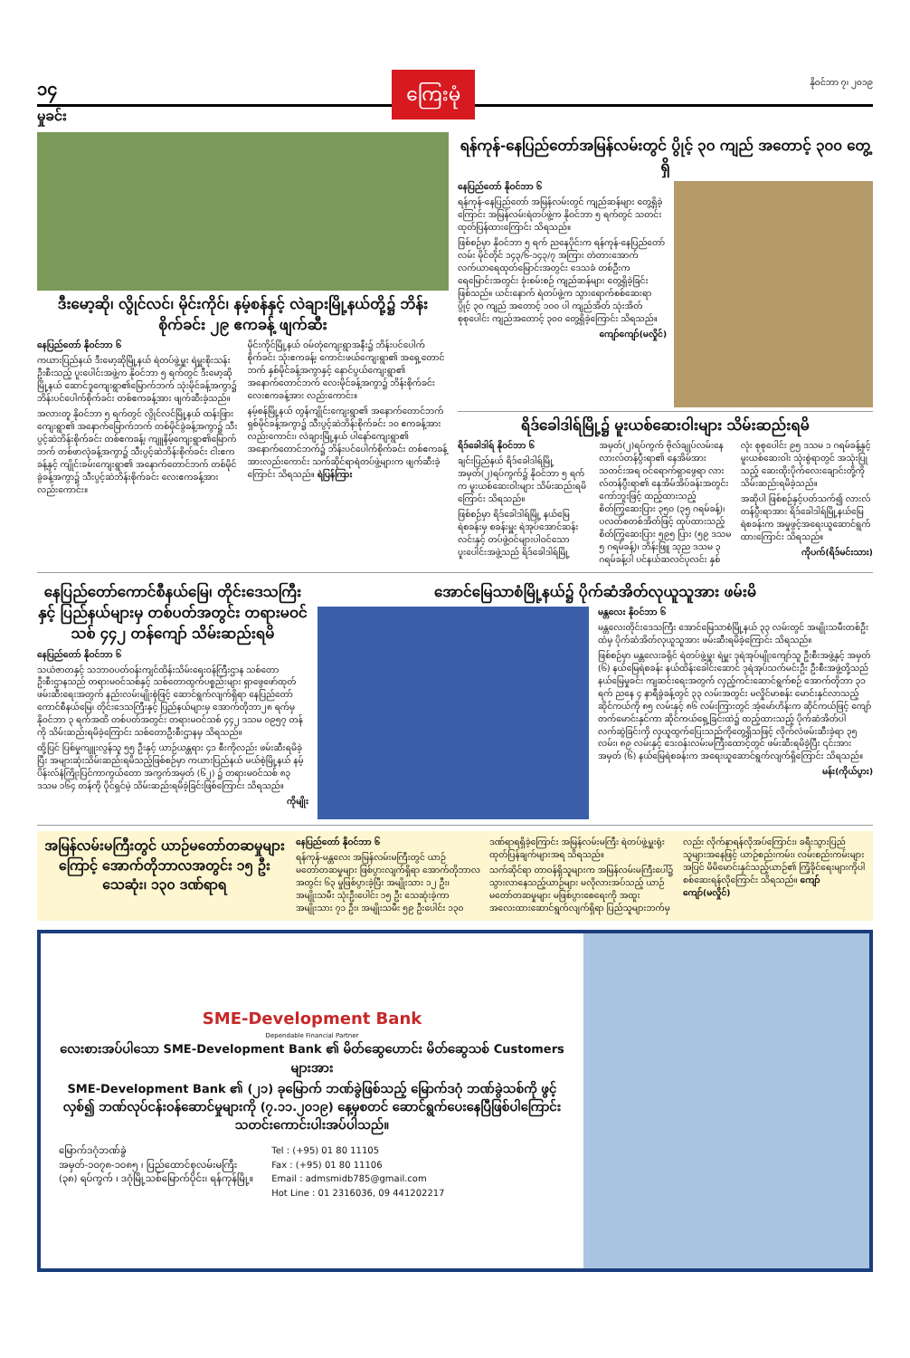၁၄
ကြေးမုံ
နိုဝင်ဘာ ၇၊ ၂၀၁၉
မှုခင်း
ဒီးမော့ဆို၊ လွိုင်လင်၊ မိုင်းကိုင်၊ နမ့်စန်နှင့် လဲချားမြို့နယ်တို့၌ ဘိန်းစိုက်ခင်း ၂၉ ဧကခန့် ဖျက်ဆီး
နေပြည်တော် နိုဝင်ဘာ ၆
ကယားပြည်နယ် ဒီးမော့ဆိုမြို့နယ် ရဲတပ်ဖွဲ့မှူး ရဲမှူးစိုးသန်း ဦးစီးသည့် ပူးပေါင်းအဖွဲ့က နိုဝင်ဘာ ၅ ရက်တွင် ဒီးမော့ဆိုမြို့နယ် ဆောင်ဒူကျေးရွာ၏မြောက်ဘက် သုံးမိုင်ခန့်အကွာ၌ ဘိန်းပင်ပေါက်စိုက်ခင်း တစ်ဧကခန့်အား ဖျက်ဆီးခဲ့သည်။
အလားတူ နိုဝင်ဘာ ၅ ရက်တွင် လွိုင်လင်မြို့နယ် ထန်းဖြားကျေးရွာ၏ အနောက်မြောက်ဘက် တစ်မိုင်ခွဲခန့်အကွာ၌ သီးပွင့်ဆဲဘိန်းစိုက်ခင်း တစ်ဧကခန့်၊ ကျူနိမ့်ကျေးရွာ၏မြောက်ဘက် တစ်ဖာလုံခန့်အကွာ၌ သီးပွင့်ဆဲဘိန်းစိုက်ခင်း ငါးဧကခန့်နှင့် ကျိုင်းခမ်းကျေးရွာ၏ အနောက်တောင်ဘက် တစ်မိုင်ခွဲခန့်အကွာ၌ သီးပွင့်ဆဲဘိန်းစိုက်ခင်း လေးဧကခန့်အား လည်းကောင်း။
မိုင်းကိုင်မြို့နယ် ဝမ်တုံကျေးရွာအနီး၌ ဘိန်းပင်ပေါက်စိုက်ခင်း သုံးဧကခန့်၊ ကောင်းဖယ်ကျေးရွာ၏ အရှေ့တောင်ဘက် နှစ်မိုင်ခန့်အကွာနှင့် နောင်ပွယ်ကျေးရွာ၏ အနောက်တောင်ဘက် လေးမိုင်ခန့်အကွာ၌ ဘိန်းစိုက်ခင်း လေးဧကခန့်အား လည်းကောင်း။
နမ့်စန်မြို့နယ် တွန်ကျိုင်းကျေးရွာ၏ အနောက်တောင်ဘက် ရှစ်မိုင်ခန့်အကွာ၌ သီးပွင့်ဆဲဘိန်းစိုက်ခင်း ၁၀ ဧကခန့်အား လည်းကောင်း၊ လဲချားမြို့နယ် ပါနော်ကျေးရွာ၏ အနောက်တောင်ဘက်၌ ဘိန်းပင်ပေါက်စိုက်ခင်း တစ်ဧကခန့်အားလည်းကောင်း သက်ဆိုင်ရာရဲတပ်ဖွဲ့များက ဖျက်ဆီးခဲ့ကြောင်း သိရသည်။ ရဲပြန်ကြား
ရန်ကုန်-နေပြည်တော်အမြန်လမ်းတွင် ပွိုင့် ၃၀ ကျည် အတောင့် ၃၀၀ တွေ့ရှိ
နေပြည်တော် နိုဝင်ဘာ ၆
ရန်ကုန်-နေပြည်တော် အမြန်လမ်းတွင် ကျည်ဆန်များ တွေ့ရှိခဲ့ကြောင်း အမြန်လမ်းရဲတပ်ဖွဲ့က နိုဝင်ဘာ ၅ ရက်တွင် သတင်းထုတ်ပြန်ထားကြောင်း သိရသည်။
ဖြစ်စဉ်မှာ နိုဝင်ဘာ ၅ ရက် ညနေပိုင်းက ရန်ကုန်-နေပြည်တော်လမ်း မိုင်တိုင် ၁၄၃/၆-၁၄၃/၇ အကြား တံတားအောက် လက်ယာရေထုတ်မြောင်းအတွင်း ဒေသခံ တစ်ဦးက ရေမြောင်းအတွင်း ခုံးစမ်းစဉ် ကျည်ဆန်များ တွေ့ရှိခဲ့ခြင်းဖြစ်သည်။ ယင်းနောက် ရဲတပ်ဖွဲ့က သွားရောက်စစ်ဆေးရာ ပွိုင့် ၃၀ ကျည် အတောင့် ၁၀၀ ပါ ကျည်အိတ် သုံးအိတ် စုစုပေါင်း ကျည်အတောင့် ၃၀၀ တွေ့ရှိခဲ့ကြောင်း သိရသည်။
ကျော်ကျော်(မလှိုင်)
ရိဒ်ခေါဒါရ်မြို့၌ မူးယစ်ဆေးဝါးများ သိမ်းဆည်းရမိ
ရိဒ်ခေါဒါရ် နိုဝင်ဘာ ၆
ချင်းပြည်နယ် ရိဒ်ခေါဒါရ်မြို့ အမှတ်(၂)ရပ်ကွက်၌ နိုဝင်ဘာ ၅ ရက်က မူးယစ်ဆေးဝါးများ သိမ်းဆည်းရမိကြောင်း သိရသည်။
ဖြစ်စဉ်မှာ ရိဒ်ခေါဒါရ်မြို့ နယ်မြေရဲစခန်းမှ စခန်းမှူး ရဲအုပ်အောင်ဆန်းလင်းနှင့် တပ်ဖွဲ့ဝင်များပါဝင်သော ပူးပေါင်းအဖွဲ့သည် ရိဒ်ခေါဒါရ်မြို့ အမှတ်(၂)ရပ်ကွက် ဗိုလ်ချုပ်လမ်းနေ လားလ်တန်ပွီးရာ၏ နေအိမ်အား သတင်းအရ ဝင်ရောက်ရှာဖွေရာ လားလ်တန်ပွီးရာ၏ နေအိမ်အိပ်ခန်းအတွင်း ကော်ဘူးဖြင့် ထည့်ထားသည့် စိတ်ကြွဆေးပြား ၃၅၀ (၃၅ ဂရမ်ခန့်)၊ ပလတ်စတစ်အိတ်ဖြင့် ထုပ်ထားသည့် စိတ်ကြွဆေးပြား ၅၉၅ ပြား (၅၉ ဒသမ ၅ ဂရမ်ခန့်)၊ ဘိန်းဖြူ သုည ဒသမ ၃ ဂရမ်ခန့်ပါ ပင်နယ်ဆလင်ပုလင်း နှစ်လုံး စုစုပေါင်း ၉၅ ဒသမ ၁ ဂရမ်ခန့်နှင့် မူးယစ်ဆေးဝါး သုံးစွဲရာတွင် အသုံးပြုသည့် ဆေးထိုးပိုက်လေးချောင်းတို့ကို သိမ်းဆည်းရမိခဲ့သည်။
အဆိုပါ ဖြစ်စဉ်နှင့်ပတ်သက်၍ လားလ်တန်ပွီးရာအား ရိဒ်ခေါဒါရ်မြို့နယ်မြေရဲစခန်းက အမှုဖွင့်အရေးယူဆောင်ရွက်ထားကြောင်း သိရသည်။
ကိုပက်(ရိဒ်မင်းသား)
နေပြည်တော်ကောင်စီနယ်မြေ၊ တိုင်းဒေသကြီးနှင့် ပြည်နယ်များမှ တစ်ပတ်အတွင်း တရားမဝင်သစ် ၄၄၂ တန်ကျော် သိမ်းဆည်းရမိ
နေပြည်တော် နိုဝင်ဘာ ၆
သယံဇာတနှင့် သဘာဝပတ်ဝန်းကျင်ထိန်းသိမ်းရေးဝန်ကြီးဌာန သစ်တောဦးစီးဌာနသည် တရားမဝင်သစ်နှင့် သစ်တောထွက်ပစ္စည်းများ ရှာဖွေဖော်ထုတ်ဖမ်းဆီးရေးအတွက် နည်းလမ်းမျိုးစုံဖြင့် ဆောင်ရွက်လျက်ရှိရာ နေပြည်တော်ကောင်စီနယ်မြေ၊ တိုင်းဒေသကြီးနှင့် ပြည်နယ်များမှ အောက်တိုဘာ၂၈ ရက်မှ နိုဝင်ဘာ ၃ ရက်အထိ တစ်ပတ်အတွင်း တရားမဝင်သစ် ၄၄၂ ဒသမ ၀၉၅၇ တန်ကို သိမ်းဆည်းရမိခဲ့ကြောင်း သစ်တောဦးစီးဌာနမှ သိရသည်။
ထို့ပြင် ပြစ်မှုကျူးလွန်သူ ၅၅ ဦးနှင့် ယာဉ်ယန္တရား ၄၁ စီးကိုလည်း ဖမ်းဆီးရမိခဲ့ပြီး အများဆုံးသိမ်းဆည်းရမိသည့်ဖြစ်စဉ်မှာ ကယားပြည်နယ် မယ်စဲ့မြို့နယ် နမ့်ပိန်းလ်နံကြိုးပြင်ကာကွယ်တော အကွက်အမှတ် (၆၂) ၌ တရားမဝင်သစ် ၈၃ ဒသမ ၁၆၄ တန်ကို ပိုင်ရှင်မဲ့ သိမ်းဆည်းရမိခဲ့ခြင်းဖြစ်ကြောင်း သိရသည်။
ကိုမျိုး
အောင်မြေသာစံမြို့နယ်၌ ပိုက်ဆံအိတ်လုယူသူအား ဖမ်းမိ
မန္တလေး နိုဝင်ဘာ ၆
မန္တလေးတိုင်းဒေသကြီး အောင်မြေသာစံမြို့နယ် ၃၃ လမ်းတွင် အမျိုးသမီးတစ်ဦးထံမှ ပိုက်ဆံအိတ်လုယူသူအား ဖမ်းဆီးရမိခဲ့ကြောင်း သိရသည်။
ဖြစ်စဉ်မှာ မန္တလေးခရိုင် ရဲတပ်ဖွဲ့မှူး ရဲမှူး ဒုရဲအုပ်မျိုးကျော်သူ ဦးစီးအဖွဲ့နှင့် အမှတ် (၆) နယ်မြေရဲစခန်း နယ်ထိန်းခေါင်းဆောင် ဒုရဲအုပ်သက်မင်းဦး ဦးစီးအဖွဲ့တို့သည် နယ်မြေမှုခင်း ကျဆင်းရေးအတွက် လှည့်ကင်းဆောင်ရွက်စဉ် အောက်တိုဘာ ၃၁ ရက် ညနေ ၄ နာရီခွဲခန့်တွင် ၃၃ လမ်းအတွင်း မလှိုင်မာစန်း မောင်းနှင်လာသည့် ဆိုင်ကယ်ကို ၈၅ လမ်းနှင့် ၈၆ လမ်းကြားတွင် အံ့မော်ဟိန်းက ဆိုင်ကယ်ဖြင့် ကျော်တက်မောင်းနှင်ကာ ဆိုင်ကယ်ရှေ့ခြင်းထဲ၌ ထည့်ထားသည့် ပိုက်ဆံအိတ်ပါ လက်ဆွဲခြင်းကို လုယူထွက်ပြေးသည်ကိုတွေ့ရှိသဖြင့် လိုက်လံဖမ်းဆီးခဲ့ရာ ၃၅ လမ်း၊ ၈၉ လမ်းနှင့် ဒေးဝန်းလမ်းမကြီးထောင့်တွင် ဖမ်းဆီးရမိခဲ့ပြီး ၎င်းအား အမှတ် (၆) နယ်မြေရဲစခန်းက အရေးယူဆောင်ရွက်လျက်ရှိကြောင်း သိရသည်။
မန်း(ကိုယ်ပွား)
အမြန်လမ်းမကြီးတွင် ယာဉ်မတော်တဆမှုများကြောင့် အောက်တိုဘာလအတွင်း ၁၅ ဦးသေဆုံး၊ ၁၃၀ ဒဏ်ရာရ
နေပြည်တော် နိုဝင်ဘာ ၆
ရန်ကုန်-မန္တလေး အမြန်လမ်းမကြီးတွင် ယာဉ်မတော်တဆမှုများ ဖြစ်ပွားလျက်ရှိရာ အောက်တိုဘာလအတွင်း ၆၃ မှုဖြစ်ပွားခဲ့ပြီး အမျိုးသား ၁၂ ဦး၊ အမျိုးသမီး သုံးဦးပေါင်း ၁၅ ဦး သေဆုံးခဲ့ကာ အမျိုးသား ၇၁ ဦး၊ အမျိုးသမီး ၅၉ ဦးပေါင်း ၁၃၀ ဒဏ်ရာရရှိခဲ့ကြောင်း အမြန်လမ်းမကြီး ရဲတပ်ဖွဲ့မှူးရုံး ထုတ်ပြန်ချက်များအရ သိရသည်။
သက်ဆိုင်ရာ တာဝန်ရှိသူများက အမြန်လမ်းမကြီးပေါ်၌ သွားလာနေသည့်ယာဉ်များ မလိုလားအပ်သည့် ယာဉ်မတော်တဆမှုများ မဖြစ်ပွားစေရေးကို အထူးအလေးထားဆောင်ရွက်လျက်ရှိရာ ပြည်သူများဘက်မှလည်း လိုက်နာရန်လိုအပ်ကြောင်း၊ ခရီးသွားပြည်သူများအနေဖြင့် ယာဉ်စည်းကမ်း၊ လမ်းစည်းကမ်းများအပြင် မိမိမောင်းနှင်သည့်ယာဉ်၏ ကြံ့ခိုင်ရေးများကိုပါ စစ်ဆေးရန်လိုကြောင်း သိရသည်။ ကျော်ကျော်(မလှိုင်)
SME-Development Bank
Dependable Financial Partner
လေးစားအပ်ပါသော SME-Development Bank ၏ မိတ်ဆွေဟောင်း မိတ်ဆွေသစ် Customers များအား
SME-Development Bank ၏ (၂၁) ခုမြောက် ဘဏ်ခွဲဖြစ်သည့် မြောက်ဒဂုံ ဘဏ်ခွဲသစ်ကို ဖွင့်လှစ်၍ ဘဏ်လုပ်ငန်းဝန်ဆောင်မှုများကို (၇.၁၁.၂၀၁၉) နေ့မှစတင် ဆောင်ရွက်ပေးနေပြီဖြစ်ပါကြောင်း သတင်းကောင်းပါးအပ်ပါသည်။
မြောက်ဒဂုံဘဏ်ခွဲ
အမှတ်-၁၀၇၈-၁၀၈၅ ၊ ပြည်ထောင်စုလမ်းမကြီး
(၃၈) ရပ်ကွက် ၊ ဒဂုံမြို့သစ်မြောက်ပိုင်း၊ ရန်ကုန်မြို့။
Tel : (+95) 01 80 11105
Fax : (+95) 01 80 11106
Email : admsmidb785@gmail.com
Hot Line : 01 2316036, 09 441202217